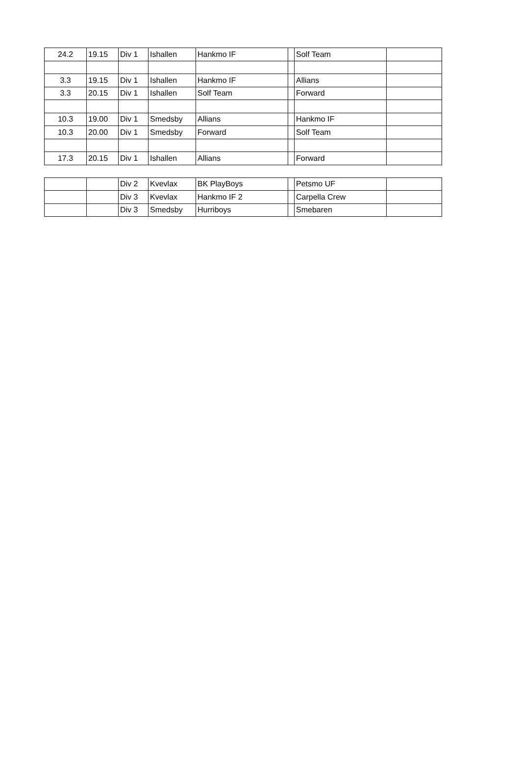| 24.2 | 19.15 | Div 1 | Ishallen | Hankmo IF | | Solf Team | |
| 3.3 | 19.15 | Div 1 | Ishallen | Hankmo IF | | Allians | |
| 3.3 | 20.15 | Div 1 | Ishallen | Solf Team | | Forward | |
| 10.3 | 19.00 | Div 1 | Smedsby | Allians | | Hankmo IF | |
| 10.3 | 20.00 | Div 1 | Smedsby | Forward | | Solf Team | |
| 17.3 | 20.15 | Div 1 | Ishallen | Allians | | Forward | |
| | | Div 2 | Kvevlax | BK PlayBoys | | Petsmo UF | |
| | | Div 3 | Kvevlax | Hankmo IF 2 | | Carpella Crew | |
| | | Div 3 | Smedsby | Hurriboys | | Smebaren | |